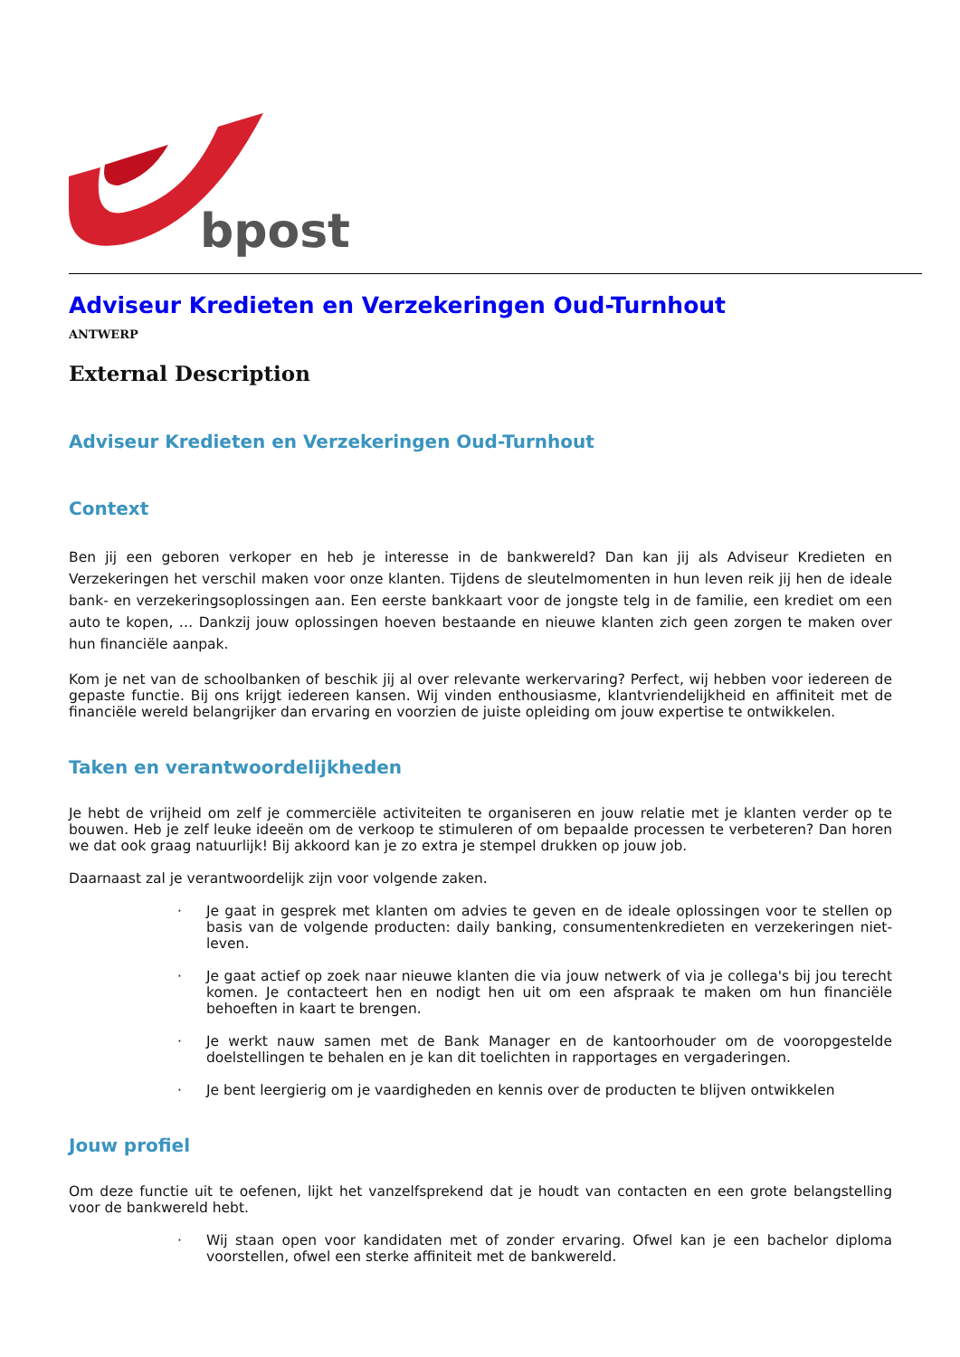bpost
Adviseur Kredieten en Verzekeringen Oud-Turnhout
ANTWERP
External Description
Adviseur Kredieten en Verzekeringen Oud-Turnhout
Context
Ben jij een geboren verkoper en heb je interesse in de bankwereld? Dan kan jij als Adviseur Kredieten en Verzekeringen het verschil maken voor onze klanten. Tijdens de sleutelmomenten in hun leven reik jij hen de ideale bank- en verzekeringsoplossingen aan. Een eerste bankkaart voor de jongste telg in de familie, een krediet om een auto te kopen, … Dankzij jouw oplossingen hoeven bestaande en nieuwe klanten zich geen zorgen te maken over hun financiële aanpak.
Kom je net van de schoolbanken of beschik jij al over relevante werkervaring? Perfect, wij hebben voor iedereen de gepaste functie. Bij ons krijgt iedereen kansen. Wij vinden enthousiasme, klantvriendelijkheid en affiniteit met de financiële wereld belangrijker dan ervaring en voorzien de juiste opleiding om jouw expertise te ontwikkelen.
Taken en verantwoordelijkheden
Je hebt de vrijheid om zelf je commerciële activiteiten te organiseren en jouw relatie met je klanten verder op te bouwen. Heb je zelf leuke ideeën om de verkoop te stimuleren of om bepaalde processen te verbeteren? Dan horen we dat ook graag natuurlijk! Bij akkoord kan je zo extra je stempel drukken op jouw job.
Daarnaast zal je verantwoordelijk zijn voor volgende zaken.
· Je gaat in gesprek met klanten om advies te geven en de ideale oplossingen voor te stellen op basis van de volgende producten: daily banking, consumentenkredieten en verzekeringen niet-leven.
· Je gaat actief op zoek naar nieuwe klanten die via jouw netwerk of via je collega's bij jou terecht komen. Je contacteert hen en nodigt hen uit om een afspraak te maken om hun financiële behoeften in kaart te brengen.
· Je werkt nauw samen met de Bank Manager en de kantoorhouder om de vooropgestelde doelstellingen te behalen en je kan dit toelichten in rapportages en vergaderingen.
· Je bent leergierig om je vaardigheden en kennis over de producten te blijven ontwikkelen
Jouw profiel
Om deze functie uit te oefenen, lijkt het vanzelfsprekend dat je houdt van contacten en een grote belangstelling voor de bankwereld hebt.
· Wij staan open voor kandidaten met of zonder ervaring. Ofwel kan je een bachelor diploma voorstellen, ofwel een sterke affiniteit met de bankwereld.